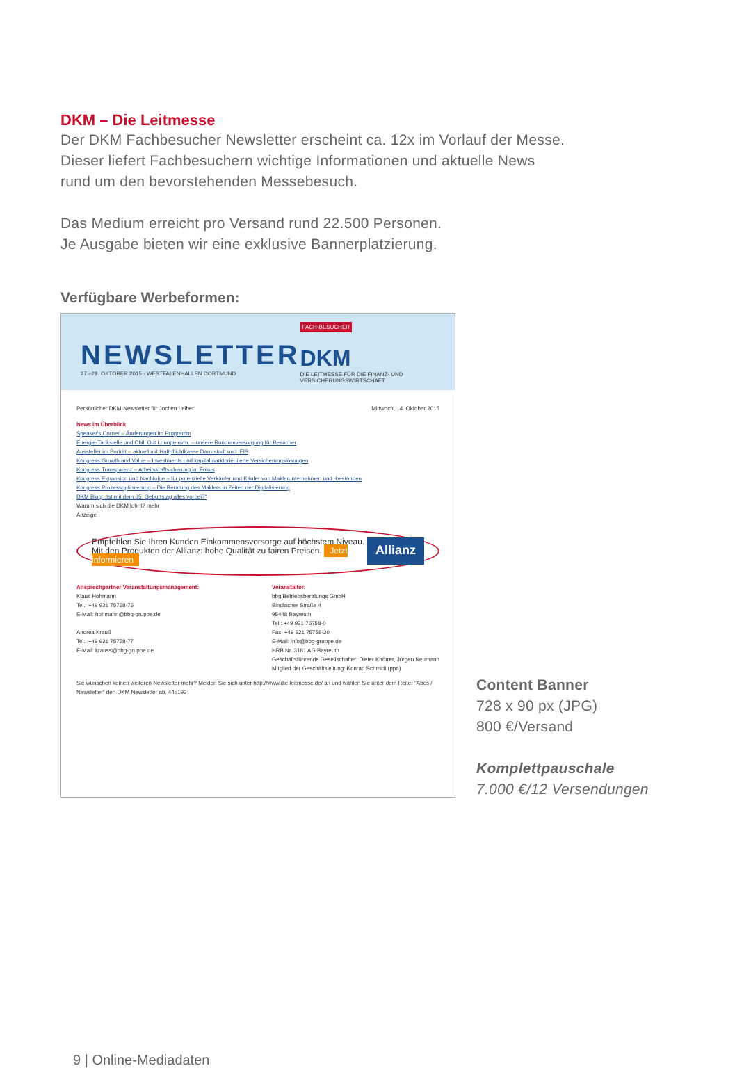DKM – Die Leitmesse
Der DKM Fachbesucher Newsletter erscheint ca. 12x im Vorlauf der Messe.
Dieser liefert Fachbesuchern wichtige Informationen und aktuelle News
rund um den bevorstehenden Messebesuch.
Das Medium erreicht pro Versand rund 22.500 Personen.
Je Ausgabe bieten wir eine exklusive Bannerplatzierung.
Verfügbare Werbeformen:
NEWSLETTER
27.–29. OKTOBER 2015 · WESTFALENHALLEN DORTMUND
FACH-BESUCHER
DKM
DIE LEITMESSE FÜR DIE FINANZ- UND VERSICHERUNGSWIRTSCHAFT
Persönlicher DKM-Newsletter für Jochen Leiber Mittwoch, 14. Oktober 2015
News im Überblick
Speaker's Corner – Änderungen im Programm
Energie-Tankstelle und Chill Out Lounge uvm. – unsere Rundumversorgung für Besucher
Aussteller im Porträt – aktuell mit Haftpflichtkasse Darmstadt und IFIS
Kongress Growth and Value – Investments und kapitalmarktorientierte Versicherungslösungen
Kongress Transparenz – Arbeitskraftsicherung im Fokus
Kongress Expansion und Nachfolge – für potenzielle Verkäufer und Käufer von Maklerunternehmen und -beständen
Kongress Prozessoptimierung – Die Beratung des Maklers in Zeiten der Digitalisierung
DKM Blog: „Ist mit dem 65. Geburtstag alles vorbei?"
Warum sich die DKM lohnt? mehr
Anzeige
Empfehlen Sie Ihren Kunden Einkommensvorsorge auf höchstem Niveau.
Mit den Produkten der Allianz: hohe Qualität zu fairen Preisen. Jetzt informieren
Allianz
Ansprechpartner Veranstaltungsmanagement:
Klaus Hohmann
Tel.: +49 921 75758-75
E-Mail: hohmann@bbg-gruppe.de
Andrea Krauß
Tel.: +49 921 75758-77
E-Mail: krauss@bbg-gruppe.de
Veranstalter:
bbg Betriebsberatungs GmbH
Bindlacher Straße 4
95448 Bayreuth
Tel.: +49 921 75758-0
Fax: +49 921 75758-20
E-Mail: info@bbg-gruppe.de
HRB Nr. 3181 AG Bayreuth
Geschäftsführende Gesellschafter: Dieter Knörrer, Jürgen Neumann
Mitglied der Geschäftsleitung: Konrad Schmidt (ppa)
Sie wünschen keinen weiteren Newsletter mehr? Melden Sie sich unter http://www.die-leitmesse.de/ an und wählen Sie unter dem Reiter "Abos / Newsletter" den DKM Newsletter ab. 445193
Content Banner
728 x 90 px (JPG)
800 €/Versand
Komplettpauschale
7.000 €/12 Versendungen
9 | Online-Mediadaten